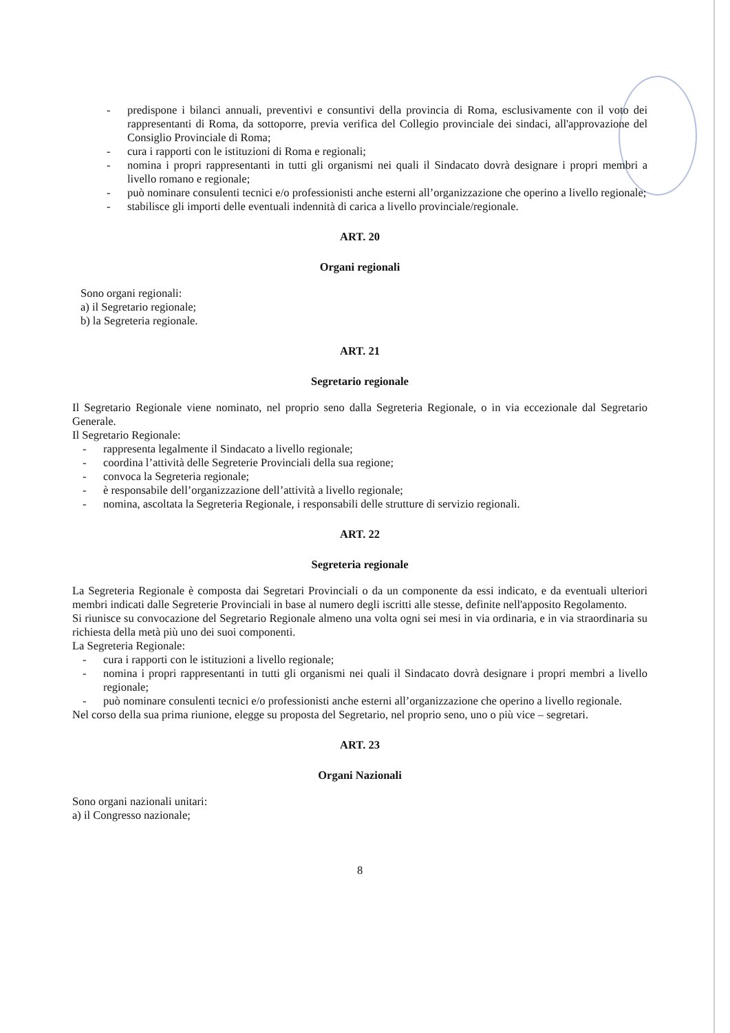- predispone i bilanci annuali, preventivi e consuntivi della provincia di Roma, esclusivamente con il voto dei rappresentanti di Roma, da sottoporre, previa verifica del Collegio provinciale dei sindaci, all'approvazione del Consiglio Provinciale di Roma;
- cura i rapporti con le istituzioni di Roma e regionali;
- nomina i propri rappresentanti in tutti gli organismi nei quali il Sindacato dovrà designare i propri membri a livello romano e regionale;
- può nominare consulenti tecnici e/o professionisti anche esterni all’organizzazione che operino a livello regionale;
- stabilisce gli importi delle eventuali indennità di carica a livello provinciale/regionale.
ART. 20
Organi regionali
Sono organi regionali:
a) il Segretario regionale;
b) la Segreteria regionale.
ART. 21
Segretario regionale
Il Segretario Regionale viene nominato, nel proprio seno dalla Segreteria Regionale, o in via eccezionale dal Segretario Generale.
Il Segretario Regionale:
- rappresenta legalmente il Sindacato a livello regionale;
- coordina l’attività delle Segreterie Provinciali della sua regione;
- convoca la Segreteria regionale;
- è responsabile dell’organizzazione dell’attività a livello regionale;
- nomina, ascoltata la Segreteria Regionale, i responsabili delle strutture di servizio regionali.
ART. 22
Segreteria regionale
La Segreteria Regionale è composta dai Segretari Provinciali o da un componente da essi indicato, e da eventuali ulteriori membri indicati dalle Segreterie Provinciali in base al numero degli iscritti alle stesse, definite nell'apposito Regolamento.
Si riunisce su convocazione del Segretario Regionale almeno una volta ogni sei mesi in via ordinaria, e in via straordinaria su richiesta della metà più uno dei suoi componenti.
La Segreteria Regionale:
- cura i rapporti con le istituzioni a livello regionale;
- nomina i propri rappresentanti in tutti gli organismi nei quali il Sindacato dovrà designare i propri membri a livello regionale;
- può nominare consulenti tecnici e/o professionisti anche esterni all’organizzazione che operino a livello regionale.
Nel corso della sua prima riunione, elegge su proposta del Segretario, nel proprio seno, uno o più vice – segretari.
ART. 23
Organi Nazionali
Sono organi nazionali unitari:
a) il Congresso nazionale;
8